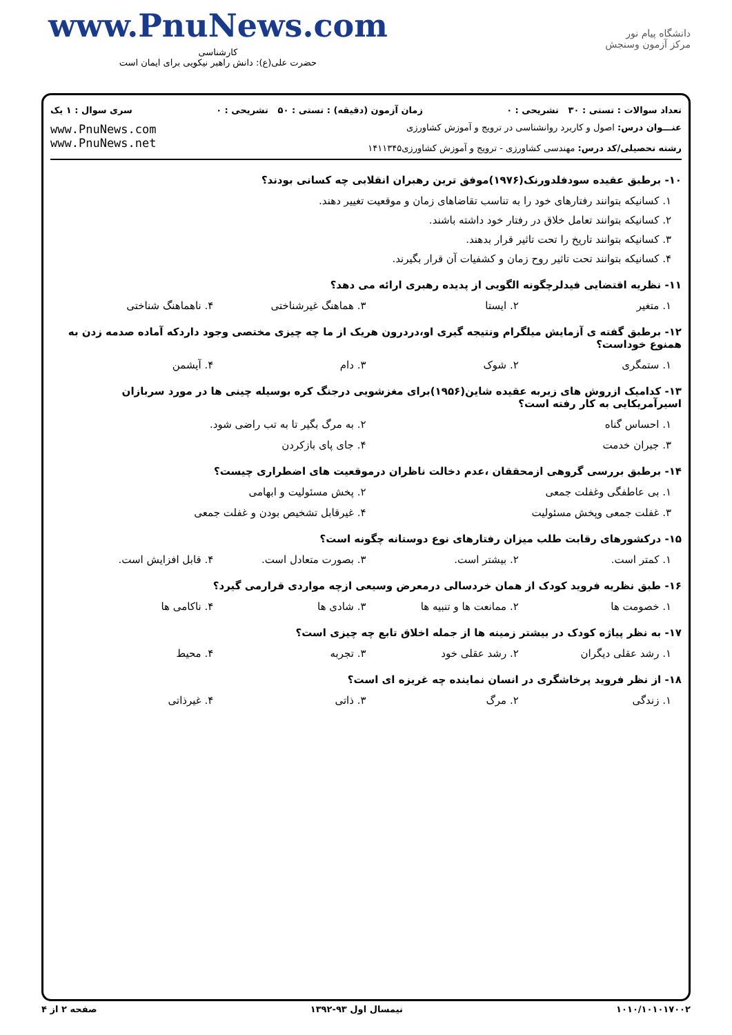www.PnuNews.com
کارشناسی
حضرت علی(ع): دانش راهبر نیکویی برای ایمان است
دانشگاه پیام نور
مرکز آزمون وسنجش
تعداد سوالات : تستی : ۳۰ تشریحی : ۰ زمان آزمون (دقیقه) : تستی : ۵۰ تشریحی : ۰ سری سوال : ۱ یک
عنـــوان درس: اصول و کاربرد روانشناسی در ترویج و آموزش کشاورزی
رشته تحصیلی/کد درس: مهندسی کشاورزی - ترویج و آموزش کشاورزی۱۴۱۱۳۴۵
www.PnuNews.com
www.PnuNews.net
۱۰- برطبق عقیده سودفلدورنک(۱۹۷۶)موفق ترین رهبران انقلابی چه کسانی بودند؟
۱. کسانیکه بتوانند رفتارهای خود را به تناسب تقاضاهای زمان و موقعیت تغییر دهند.
۲. کسانیکه بتوانند تعامل خلاق در رفتار خود داشته باشند.
۳. کسانیکه بتوانند تاریخ را تحت تاثیر قرار بدهند.
۴. کسانیکه بتوانند تحت تاثیر روح زمان و کشفیات آن قرار بگیرند.
۱۱- نظریه اقتضایی فیدلرچگونه الگویی از پدیده رهبری ارائه می دهد؟
۱. متغیر ۲. ایستا ۳. هماهنگ غیرشناختی ۴. ناهماهنگ شناختی
۱۲- برطبق گفته ی آزمایش میلگرام ونتیجه گیری او،دردرون هریک از ما چه چیزی مختصی وجود داردکه آماده صدمه زدن به همنوع خوداست؟
۱. ستمگری ۲. شوک ۳. دام ۴. آیشمن
۱۳- کدامیک ازروش های زیربه عقیده شاین(۱۹۵۶)برای مغزشویی درجنگ کره بوسیله چینی ها در مورد سربازان اسیرآمریکایی به کار رفته است؟
۱. احساس گناه ۲. به مرگ بگیر تا به تب راضی شود.
۳. جبران خدمت ۴. جای پای بازکردن
۱۴- برطبق بررسی گروهی ازمحققان ،عدم دخالت ناظران درموقعیت های اضطراری چیست؟
۱. بی عاطفگی وغفلت جمعی ۲. پخش مسئولیت و ابهامی
۳. غفلت جمعی وپخش مسئولیت ۴. غیرقابل تشخیص بودن و غفلت جمعی
۱۵- درکشورهای رقابت طلب میزان رفتارهای نوع دوستانه چگونه است؟
۱. کمتر است. ۲. بیشتر است. ۳. بصورت متعادل است. ۴. قابل افزایش است.
۱۶- طبق نظریه فروید کودک از همان خردسالی درمعرض وسیعی ازچه مواردی قرارمی گیرد؟
۱. خصومت ها ۲. ممانعت ها و تنبیه ها ۳. شادی ها ۴. ناکامی ها
۱۷- به نظر پیاژه کودک در بیشتر زمینه ها از جمله اخلاق تابع چه چیزی است؟
۱. رشد عقلی دیگران ۲. رشد عقلی خود ۳. تجربه ۴. محیط
۱۸- از نظر فروید پرخاشگری در انسان نماینده چه غریزه ای است؟
۱. زندگی ۲. مرگ ۳. ذاتی ۴. غیرذاتی
صفحه ۲ از ۴ نیمسال اول ۹۳-۱۳۹۲ ۱۰۱۰/۱۰۱۰۱۷۰۰۲